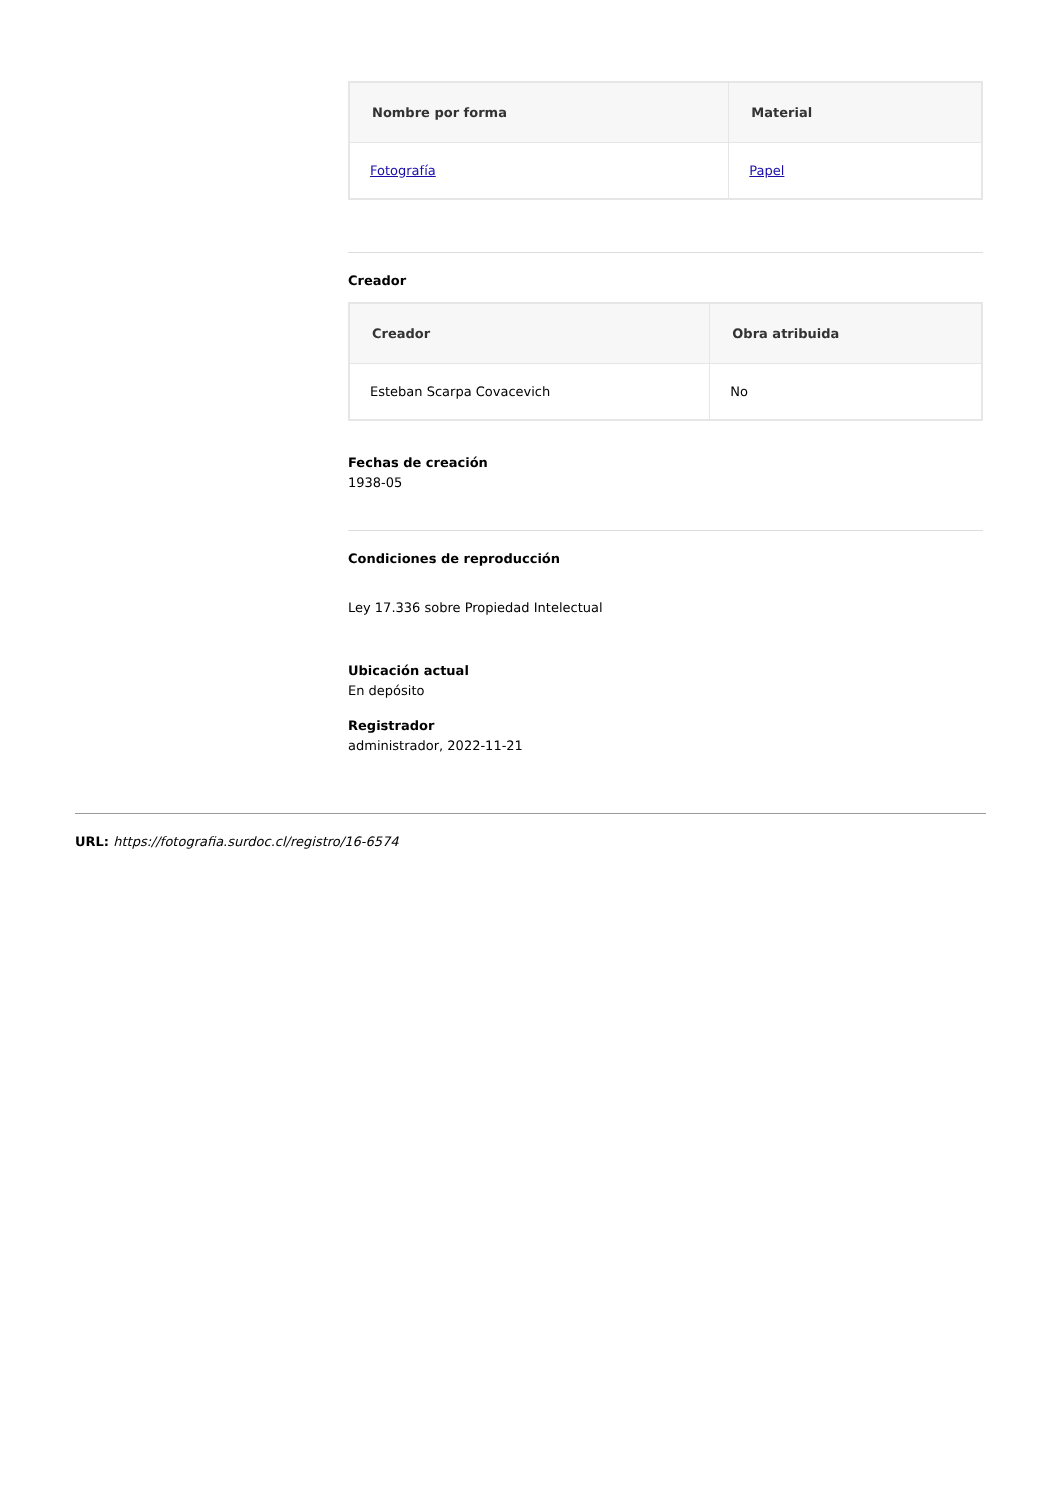| Nombre por forma | Material |
| --- | --- |
| Fotografía | Papel |
Creador
| Creador | Obra atribuida |
| --- | --- |
| Esteban Scarpa Covacevich | No |
Fechas de creación
1938-05
Condiciones de reproducción
Ley 17.336 sobre Propiedad Intelectual
Ubicación actual
En depósito
Registrador
administrador, 2022-11-21
URL: https://fotografia.surdoc.cl/registro/16-6574